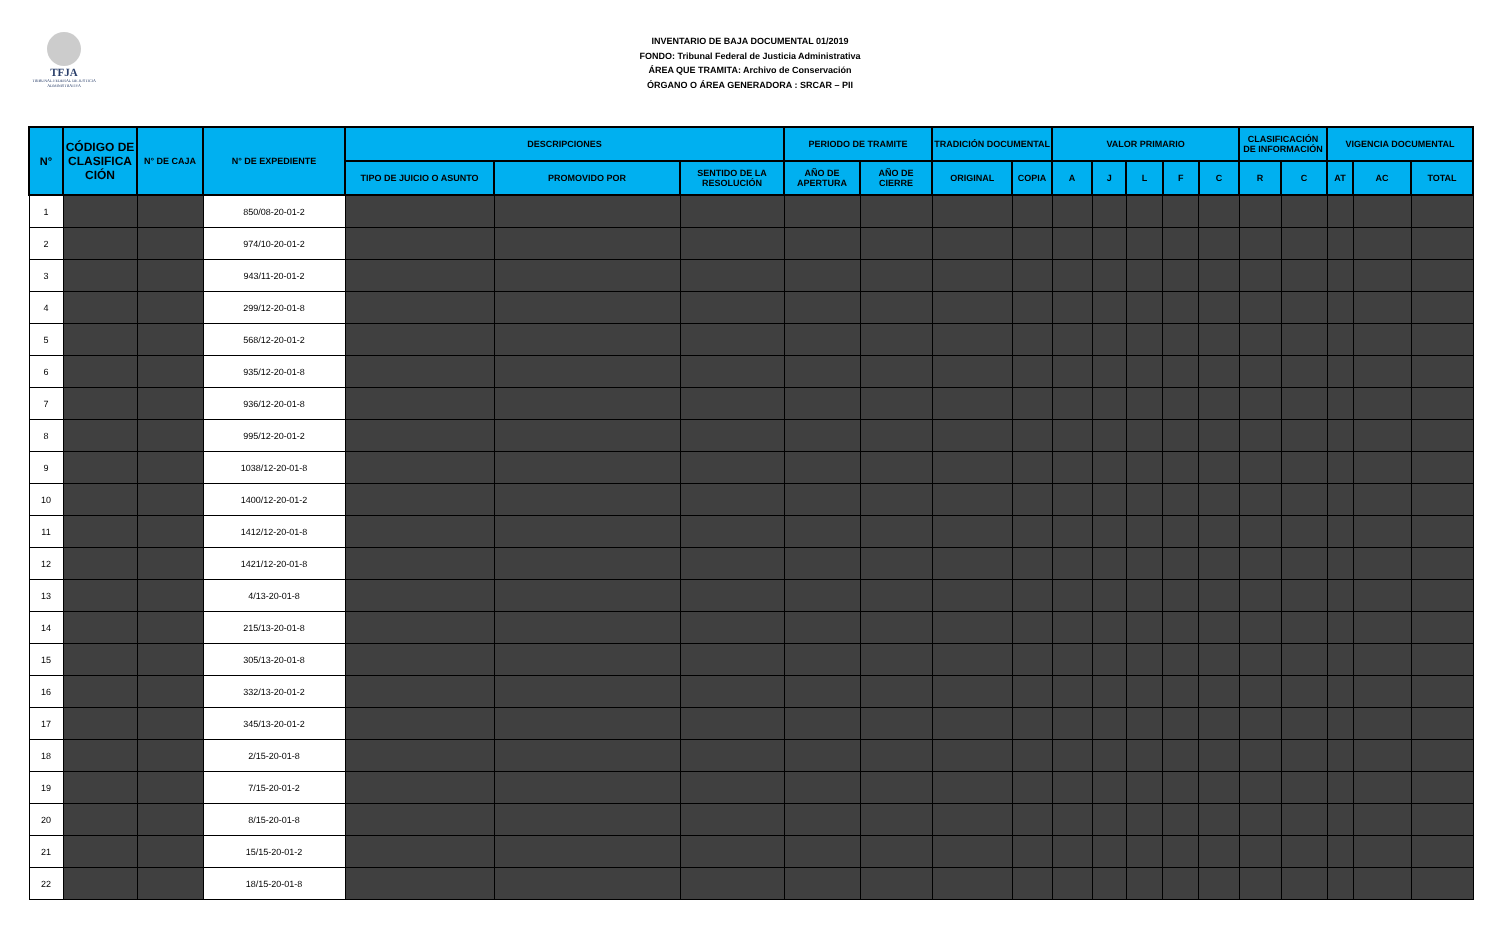TFJA
TRIBUNAL FEDERAL DE JUSTICIA ADMINISTRATIVA
INVENTARIO DE BAJA DOCUMENTAL 01/2019
FONDO: Tribunal Federal de Justicia Administrativa
ÁREA QUE TRAMITA: Archivo de Conservación
ÓRGANO O ÁREA GENERADORA : SRCAR – PII
| N° | CÓDIGO DE CLASIFICA CIÓN | N° DE CAJA | N° DE EXPEDIENTE | DESCRIPCIONES | | | PERIODO DE TRAMITE | | TRADICIÓN DOCUMENTAL | | VALOR PRIMARIO | | | | | CLASIFICACIÓN DE INFORMACIÓN | | VIGENCIA DOCUMENTAL | | |
| --- | --- | --- | --- | --- | --- | --- | --- | --- | --- | --- | --- | --- | --- | --- | --- | --- | --- | --- | --- | --- |
| | | | | TIPO DE JUICIO O ASUNTO | PROMOVIDO POR | SENTIDO DE LA RESOLUCIÓN | AÑO DE APERTURA | AÑO DE CIERRE | ORIGINAL | COPIA | A | J | L | F | C | R | C | AT | AC | TOTAL |
| 1 | | | 850/08-20-01-2 | | | | | | | | | | | | | | | | | |
| 2 | | | 974/10-20-01-2 | | | | | | | | | | | | | | | | | |
| 3 | | | 943/11-20-01-2 | | | | | | | | | | | | | | | | | |
| 4 | | | 299/12-20-01-8 | | | | | | | | | | | | | | | | | |
| 5 | | | 568/12-20-01-2 | | | | | | | | | | | | | | | | | |
| 6 | | | 935/12-20-01-8 | | | | | | | | | | | | | | | | | |
| 7 | | | 936/12-20-01-8 | | | | | | | | | | | | | | | | | |
| 8 | | | 995/12-20-01-2 | | | | | | | | | | | | | | | | | |
| 9 | | | 1038/12-20-01-8 | | | | | | | | | | | | | | | | | |
| 10 | | | 1400/12-20-01-2 | | | | | | | | | | | | | | | | | |
| 11 | | | 1412/12-20-01-8 | | | | | | | | | | | | | | | | | |
| 12 | | | 1421/12-20-01-8 | | | | | | | | | | | | | | | | | |
| 13 | | | 4/13-20-01-8 | | | | | | | | | | | | | | | | | |
| 14 | | | 215/13-20-01-8 | | | | | | | | | | | | | | | | | |
| 15 | | | 305/13-20-01-8 | | | | | | | | | | | | | | | | | |
| 16 | | | 332/13-20-01-2 | | | | | | | | | | | | | | | | | |
| 17 | | | 345/13-20-01-2 | | | | | | | | | | | | | | | | | |
| 18 | | | 2/15-20-01-8 | | | | | | | | | | | | | | | | | |
| 19 | | | 7/15-20-01-2 | | | | | | | | | | | | | | | | | |
| 20 | | | 8/15-20-01-8 | | | | | | | | | | | | | | | | | |
| 21 | | | 15/15-20-01-2 | | | | | | | | | | | | | | | | | |
| 22 | | | 18/15-20-01-8 | | | | | | | | | | | | | | | | | |